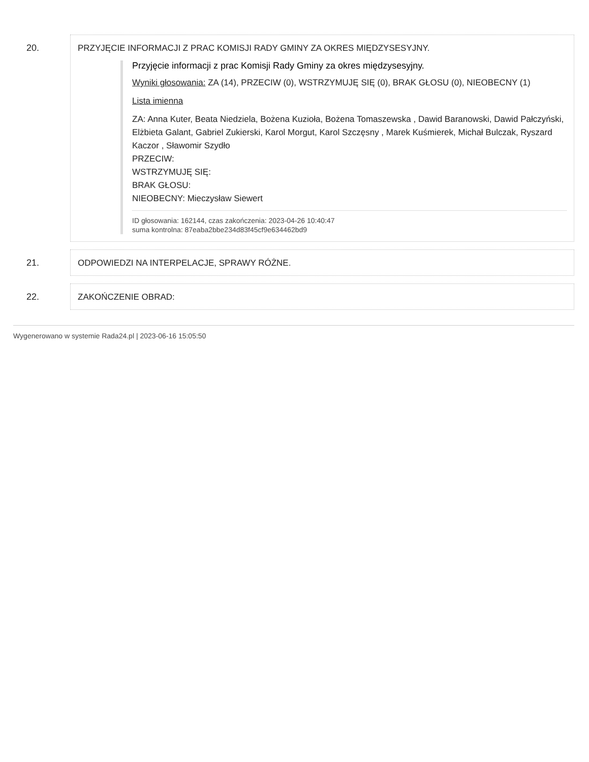20. PRZYJĘCIE INFORMACJI Z PRAC KOMISJI RADY GMINY ZA OKRES MIĘDZYSESYJNY.
Przyjęcie informacji z prac Komisji Rady Gminy za okres międzysesyjny.
Wyniki głosowania: ZA (14), PRZECIW (0), WSTRZYMUJĘ SIĘ (0), BRAK GŁOSU (0), NIEOBECNY (1)
Lista imienna
ZA: Anna Kuter, Beata Niedziela, Bożena Kuzioła, Bożena Tomaszewska , Dawid Baranowski, Dawid Pałczyński, Elżbieta Galant, Gabriel Zukierski, Karol Morgut, Karol Szczęsny , Marek Kuśmierek, Michał Bulczak, Ryszard Kaczor , Sławomir Szydło
PRZECIW:
WSTRZYMUJĘ SIĘ:
BRAK GŁOSU:
NIEOBECNY: Mieczysław Siewert
ID głosowania: 162144, czas zakończenia: 2023-04-26 10:40:47
suma kontrolna: 87eaba2bbe234d83f45cf9e634462bd9
21. ODPOWIEDZI NA INTERPELACJE, SPRAWY RÓŻNE.
22. ZAKOŃCZENIE OBRAD:
Wygenerowano w systemie Rada24.pl | 2023-06-16 15:05:50